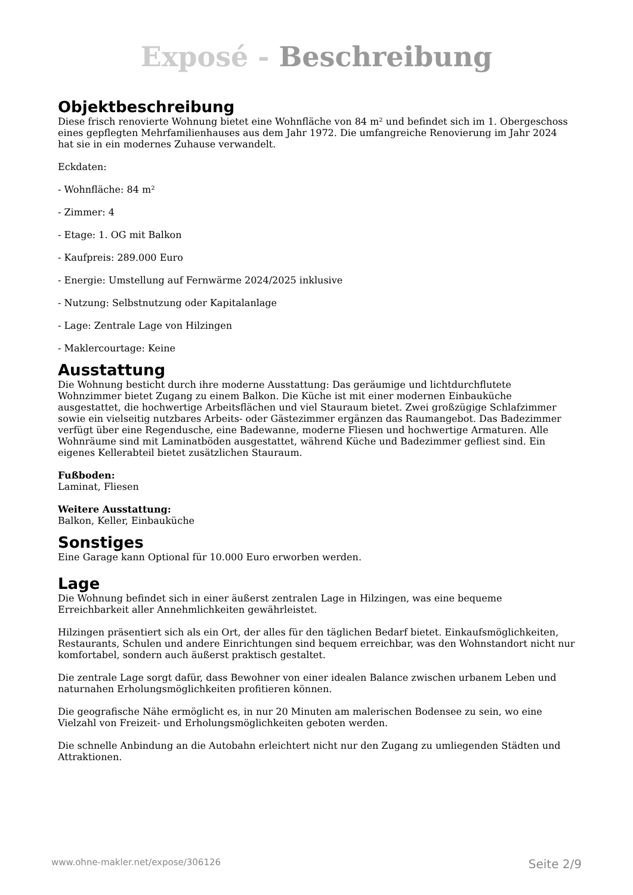Exposé - Beschreibung
Objektbeschreibung
Diese frisch renovierte Wohnung bietet eine Wohnfläche von 84 m² und befindet sich im 1. Obergeschoss eines gepflegten Mehrfamilienhauses aus dem Jahr 1972. Die umfangreiche Renovierung im Jahr 2024 hat sie in ein modernes Zuhause verwandelt.
Eckdaten:
- Wohnfläche: 84 m²
- Zimmer: 4
- Etage: 1. OG mit Balkon
- Kaufpreis: 289.000 Euro
- Energie: Umstellung auf Fernwärme 2024/2025 inklusive
- Nutzung: Selbstnutzung oder Kapitalanlage
- Lage: Zentrale Lage von Hilzingen
- Maklercourtage: Keine
Ausstattung
Die Wohnung besticht durch ihre moderne Ausstattung: Das geräumige und lichtdurchflutete Wohnzimmer bietet Zugang zu einem Balkon. Die Küche ist mit einer modernen Einbauküche ausgestattet, die hochwertige Arbeitsflächen und viel Stauraum bietet. Zwei großzügige Schlafzimmer sowie ein vielseitig nutzbares Arbeits- oder Gästezimmer ergänzen das Raumangebot. Das Badezimmer verfügt über eine Regendusche, eine Badewanne, moderne Fliesen und hochwertige Armaturen. Alle Wohnräume sind mit Laminatböden ausgestattet, während Küche und Badezimmer gefliest sind. Ein eigenes Kellerabteil bietet zusätzlichen Stauraum.
Fußboden:
Laminat, Fliesen
Weitere Ausstattung:
Balkon, Keller, Einbauküche
Sonstiges
Eine Garage kann Optional für 10.000 Euro erworben werden.
Lage
Die Wohnung befindet sich in einer äußerst zentralen Lage in Hilzingen, was eine bequeme Erreichbarkeit aller Annehmlichkeiten gewährleistet.
Hilzingen präsentiert sich als ein Ort, der alles für den täglichen Bedarf bietet. Einkaufsmöglichkeiten, Restaurants, Schulen und andere Einrichtungen sind bequem erreichbar, was den Wohnstandort nicht nur komfortabel, sondern auch äußerst praktisch gestaltet.
Die zentrale Lage sorgt dafür, dass Bewohner von einer idealen Balance zwischen urbanem Leben und naturnahen Erholungsmöglichkeiten profitieren können.
Die geografische Nähe ermöglicht es, in nur 20 Minuten am malerischen Bodensee zu sein, wo eine Vielzahl von Freizeit- und Erholungsmöglichkeiten geboten werden.
Die schnelle Anbindung an die Autobahn erleichtert nicht nur den Zugang zu umliegenden Städten und Attraktionen.
www.ohne-makler.net/expose/306126 Seite 2/9